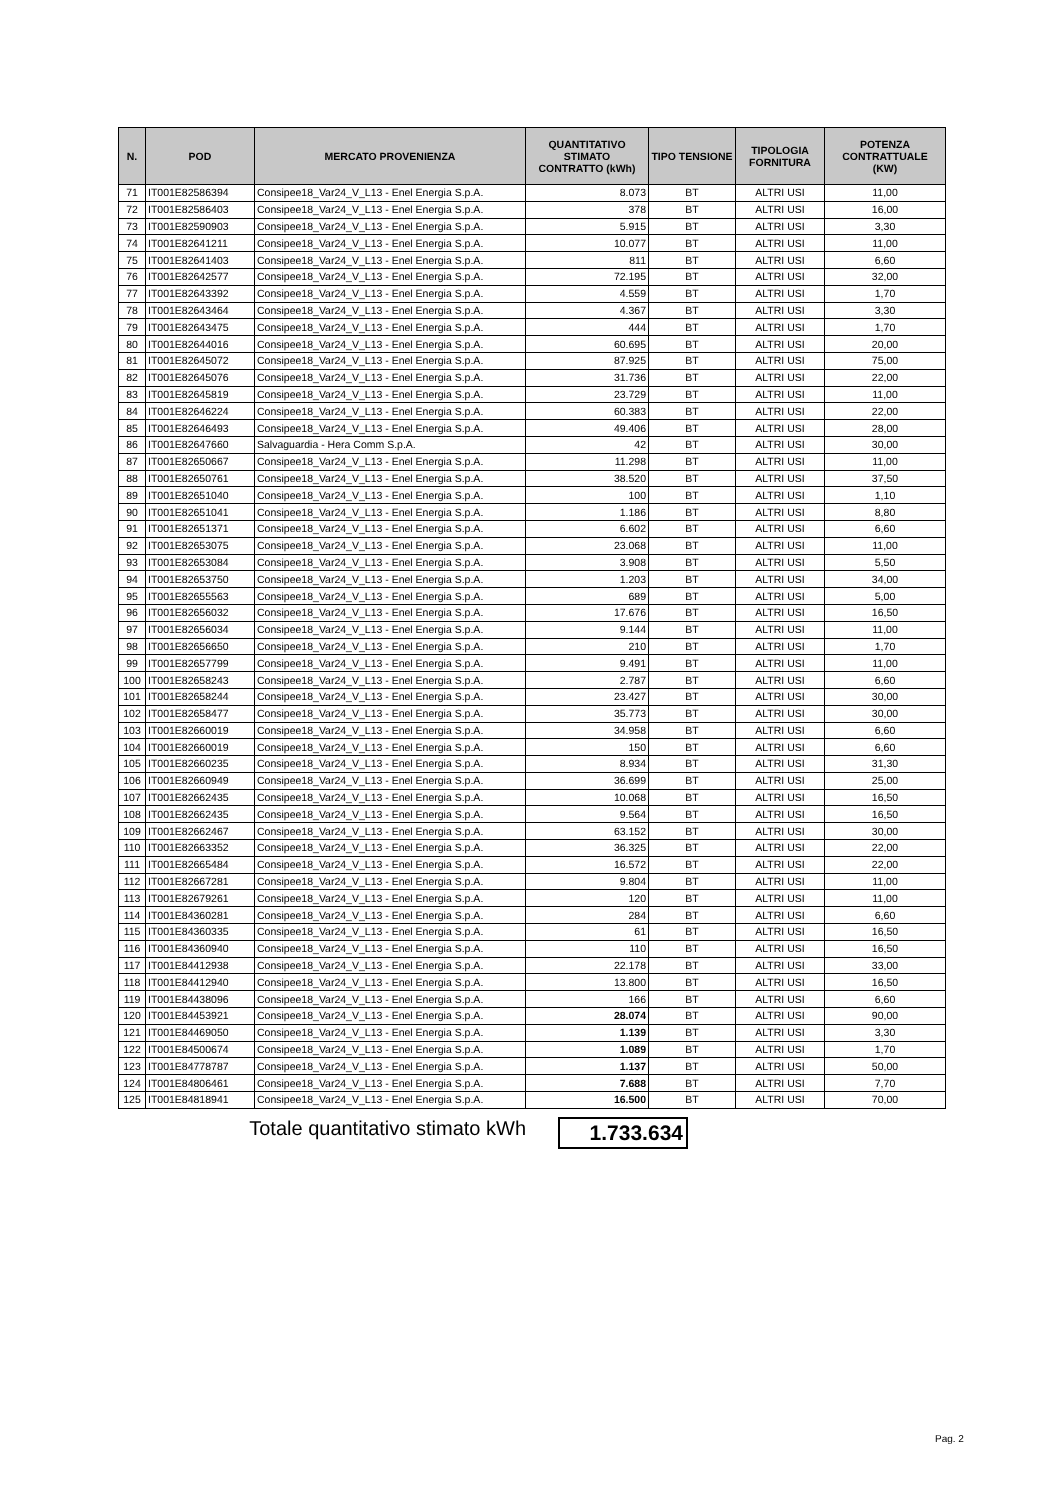| N. | POD | MERCATO PROVENIENZA | QUANTITATIVO STIMATO CONTRATTO (kWh) | TIPO TENSIONE | TIPOLOGIA FORNITURA | POTENZA CONTRATTUALE (KW) |
| --- | --- | --- | --- | --- | --- | --- |
| 71 | IT001E82586394 | Consipee18_Var24_V_L13 - Enel Energia S.p.A. | 8.073 | BT | ALTRI USI | 11,00 |
| 72 | IT001E82586403 | Consipee18_Var24_V_L13 - Enel Energia S.p.A. | 378 | BT | ALTRI USI | 16,00 |
| 73 | IT001E82590903 | Consipee18_Var24_V_L13 - Enel Energia S.p.A. | 5.915 | BT | ALTRI USI | 3,30 |
| 74 | IT001E82641211 | Consipee18_Var24_V_L13 - Enel Energia S.p.A. | 10.077 | BT | ALTRI USI | 11,00 |
| 75 | IT001E82641403 | Consipee18_Var24_V_L13 - Enel Energia S.p.A. | 811 | BT | ALTRI USI | 6,60 |
| 76 | IT001E82642577 | Consipee18_Var24_V_L13 - Enel Energia S.p.A. | 72.195 | BT | ALTRI USI | 32,00 |
| 77 | IT001E82643392 | Consipee18_Var24_V_L13 - Enel Energia S.p.A. | 4.559 | BT | ALTRI USI | 1,70 |
| 78 | IT001E82643464 | Consipee18_Var24_V_L13 - Enel Energia S.p.A. | 4.367 | BT | ALTRI USI | 3,30 |
| 79 | IT001E82643475 | Consipee18_Var24_V_L13 - Enel Energia S.p.A. | 444 | BT | ALTRI USI | 1,70 |
| 80 | IT001E82644016 | Consipee18_Var24_V_L13 - Enel Energia S.p.A. | 60.695 | BT | ALTRI USI | 20,00 |
| 81 | IT001E82645072 | Consipee18_Var24_V_L13 - Enel Energia S.p.A. | 87.925 | BT | ALTRI USI | 75,00 |
| 82 | IT001E82645076 | Consipee18_Var24_V_L13 - Enel Energia S.p.A. | 31.736 | BT | ALTRI USI | 22,00 |
| 83 | IT001E82645819 | Consipee18_Var24_V_L13 - Enel Energia S.p.A. | 23.729 | BT | ALTRI USI | 11,00 |
| 84 | IT001E82646224 | Consipee18_Var24_V_L13 - Enel Energia S.p.A. | 60.383 | BT | ALTRI USI | 22,00 |
| 85 | IT001E82646493 | Consipee18_Var24_V_L13 - Enel Energia S.p.A. | 49.406 | BT | ALTRI USI | 28,00 |
| 86 | IT001E82647660 | Salvaguardia - Hera Comm S.p.A. | 42 | BT | ALTRI USI | 30,00 |
| 87 | IT001E82650667 | Consipee18_Var24_V_L13 - Enel Energia S.p.A. | 11.298 | BT | ALTRI USI | 11,00 |
| 88 | IT001E82650761 | Consipee18_Var24_V_L13 - Enel Energia S.p.A. | 38.520 | BT | ALTRI USI | 37,50 |
| 89 | IT001E82651040 | Consipee18_Var24_V_L13 - Enel Energia S.p.A. | 100 | BT | ALTRI USI | 1,10 |
| 90 | IT001E82651041 | Consipee18_Var24_V_L13 - Enel Energia S.p.A. | 1.186 | BT | ALTRI USI | 8,80 |
| 91 | IT001E82651371 | Consipee18_Var24_V_L13 - Enel Energia S.p.A. | 6.602 | BT | ALTRI USI | 6,60 |
| 92 | IT001E82653075 | Consipee18_Var24_V_L13 - Enel Energia S.p.A. | 23.068 | BT | ALTRI USI | 11,00 |
| 93 | IT001E82653084 | Consipee18_Var24_V_L13 - Enel Energia S.p.A. | 3.908 | BT | ALTRI USI | 5,50 |
| 94 | IT001E82653750 | Consipee18_Var24_V_L13 - Enel Energia S.p.A. | 1.203 | BT | ALTRI USI | 34,00 |
| 95 | IT001E82655563 | Consipee18_Var24_V_L13 - Enel Energia S.p.A. | 689 | BT | ALTRI USI | 5,00 |
| 96 | IT001E82656032 | Consipee18_Var24_V_L13 - Enel Energia S.p.A. | 17.676 | BT | ALTRI USI | 16,50 |
| 97 | IT001E82656034 | Consipee18_Var24_V_L13 - Enel Energia S.p.A. | 9.144 | BT | ALTRI USI | 11,00 |
| 98 | IT001E82656650 | Consipee18_Var24_V_L13 - Enel Energia S.p.A. | 210 | BT | ALTRI USI | 1,70 |
| 99 | IT001E82657799 | Consipee18_Var24_V_L13 - Enel Energia S.p.A. | 9.491 | BT | ALTRI USI | 11,00 |
| 100 | IT001E82658243 | Consipee18_Var24_V_L13 - Enel Energia S.p.A. | 2.787 | BT | ALTRI USI | 6,60 |
| 101 | IT001E82658244 | Consipee18_Var24_V_L13 - Enel Energia S.p.A. | 23.427 | BT | ALTRI USI | 30,00 |
| 102 | IT001E82658477 | Consipee18_Var24_V_L13 - Enel Energia S.p.A. | 35.773 | BT | ALTRI USI | 30,00 |
| 103 | IT001E82660019 | Consipee18_Var24_V_L13 - Enel Energia S.p.A. | 34.958 | BT | ALTRI USI | 6,60 |
| 104 | IT001E82660019 | Consipee18_Var24_V_L13 - Enel Energia S.p.A. | 150 | BT | ALTRI USI | 6,60 |
| 105 | IT001E82660235 | Consipee18_Var24_V_L13 - Enel Energia S.p.A. | 8.934 | BT | ALTRI USI | 31,30 |
| 106 | IT001E82660949 | Consipee18_Var24_V_L13 - Enel Energia S.p.A. | 36.699 | BT | ALTRI USI | 25,00 |
| 107 | IT001E82662435 | Consipee18_Var24_V_L13 - Enel Energia S.p.A. | 10.068 | BT | ALTRI USI | 16,50 |
| 108 | IT001E82662435 | Consipee18_Var24_V_L13 - Enel Energia S.p.A. | 9.564 | BT | ALTRI USI | 16,50 |
| 109 | IT001E82662467 | Consipee18_Var24_V_L13 - Enel Energia S.p.A. | 63.152 | BT | ALTRI USI | 30,00 |
| 110 | IT001E82663352 | Consipee18_Var24_V_L13 - Enel Energia S.p.A. | 36.325 | BT | ALTRI USI | 22,00 |
| 111 | IT001E82665484 | Consipee18_Var24_V_L13 - Enel Energia S.p.A. | 16.572 | BT | ALTRI USI | 22,00 |
| 112 | IT001E82667281 | Consipee18_Var24_V_L13 - Enel Energia S.p.A. | 9.804 | BT | ALTRI USI | 11,00 |
| 113 | IT001E82679261 | Consipee18_Var24_V_L13 - Enel Energia S.p.A. | 120 | BT | ALTRI USI | 11,00 |
| 114 | IT001E84360281 | Consipee18_Var24_V_L13 - Enel Energia S.p.A. | 284 | BT | ALTRI USI | 6,60 |
| 115 | IT001E84360335 | Consipee18_Var24_V_L13 - Enel Energia S.p.A. | 61 | BT | ALTRI USI | 16,50 |
| 116 | IT001E84360940 | Consipee18_Var24_V_L13 - Enel Energia S.p.A. | 110 | BT | ALTRI USI | 16,50 |
| 117 | IT001E84412938 | Consipee18_Var24_V_L13 - Enel Energia S.p.A. | 22.178 | BT | ALTRI USI | 33,00 |
| 118 | IT001E84412940 | Consipee18_Var24_V_L13 - Enel Energia S.p.A. | 13.800 | BT | ALTRI USI | 16,50 |
| 119 | IT001E84438096 | Consipee18_Var24_V_L13 - Enel Energia S.p.A. | 166 | BT | ALTRI USI | 6,60 |
| 120 | IT001E84453921 | Consipee18_Var24_V_L13 - Enel Energia S.p.A. | 28.074 | BT | ALTRI USI | 90,00 |
| 121 | IT001E84469050 | Consipee18_Var24_V_L13 - Enel Energia S.p.A. | 1.139 | BT | ALTRI USI | 3,30 |
| 122 | IT001E84500674 | Consipee18_Var24_V_L13 - Enel Energia S.p.A. | 1.089 | BT | ALTRI USI | 1,70 |
| 123 | IT001E84778787 | Consipee18_Var24_V_L13 - Enel Energia S.p.A. | 1.137 | BT | ALTRI USI | 50,00 |
| 124 | IT001E84806461 | Consipee18_Var24_V_L13 - Enel Energia S.p.A. | 7.688 | BT | ALTRI USI | 7,70 |
| 125 | IT001E84818941 | Consipee18_Var24_V_L13 - Enel Energia S.p.A. | 16.500 | BT | ALTRI USI | 70,00 |
Totale quantitativo stimato kWh 1.733.634
Pag. 2